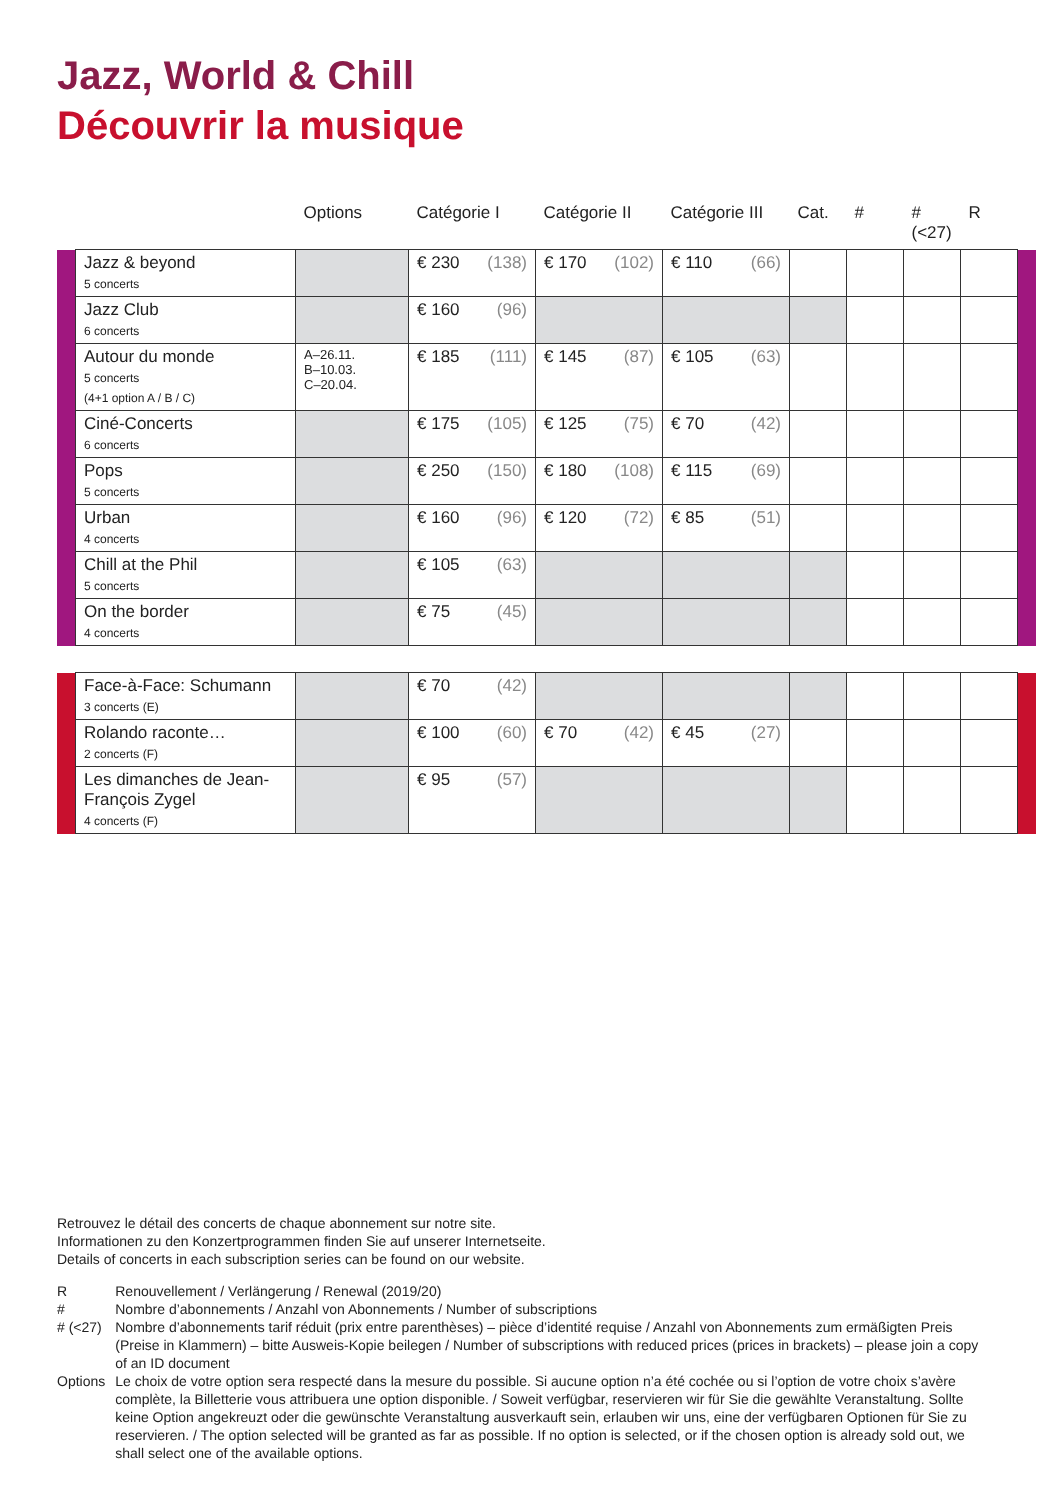Jazz, World & Chill
Découvrir la musique
| | | Options | Catégorie I | Catégorie II | Catégorie III | Cat. | # | #(<27) | R | |
| --- | --- | --- | --- | --- | --- | --- | --- | --- | --- | --- |
| | Jazz & beyond 5 concerts | | € 230 (138) | € 170 (102) | € 110 (66) | | | | | |
| | Jazz Club 6 concerts | | € 160 (96) | | | | | | | |
| | Autour du monde 5 concerts (4+1 option A / B / C) | A–26.11. B–10.03. C–20.04. | € 185 (111) | € 145 (87) | € 105 (63) | | | | | |
| | Ciné-Concerts 6 concerts | | € 175 (105) | € 125 (75) | € 70 (42) | | | | | |
| | Pops 5 concerts | | € 250 (150) | € 180 (108) | € 115 (69) | | | | | |
| | Urban 4 concerts | | € 160 (96) | € 120 (72) | € 85 (51) | | | | | |
| | Chill at the Phil 5 concerts | | € 105 (63) | | | | | | | |
| | On the border 4 concerts | | € 75 (45) | | | | | | | |
| | Face-à-Face: Schumann 3 concerts (E) | | € 70 (42) | | | | | | | |
| | Rolando raconte… 2 concerts (F) | | € 100 (60) | € 70 (42) | € 45 (27) | | | | | |
| | Les dimanches de Jean-François Zygel 4 concerts (F) | | € 95 (57) | | | | | | | |
Retrouvez le détail des concerts de chaque abonnement sur notre site.
Informationen zu den Konzertprogrammen finden Sie auf unserer Internetseite.
Details of concerts in each subscription series can be found on our website.
| R | Renouvellement / Verlängerung / Renewal (2019/20) |
| # | Nombre d’abonnements / Anzahl von Abonnements / Number of subscriptions |
| # (<27) | Nombre d’abonnements tarif réduit (prix entre parenthèses) – pièce d’identité requise / Anzahl von Abonnements zum ermäßigten Preis (Preise in Klammern) – bitte Ausweis-Kopie beilegen / Number of subscriptions with reduced prices (prices in brackets) – please join a copy of an ID document |
| Options | Le choix de votre option sera respecté dans la mesure du possible. Si aucune option n’a été cochée ou si l’option de votre choix s’avère complète, la Billetterie vous attribuera une option disponible. / Soweit verfügbar, reservieren wir für Sie die gewählte Veranstaltung. Sollte keine Option angekreuzt oder die gewünschte Veranstaltung ausverkauft sein, erlauben wir uns, eine der verfügbaren Optionen für Sie zu reservieren. / The option selected will be granted as far as possible. If no option is selected, or if the chosen option is already sold out, we shall select one of the available options. |